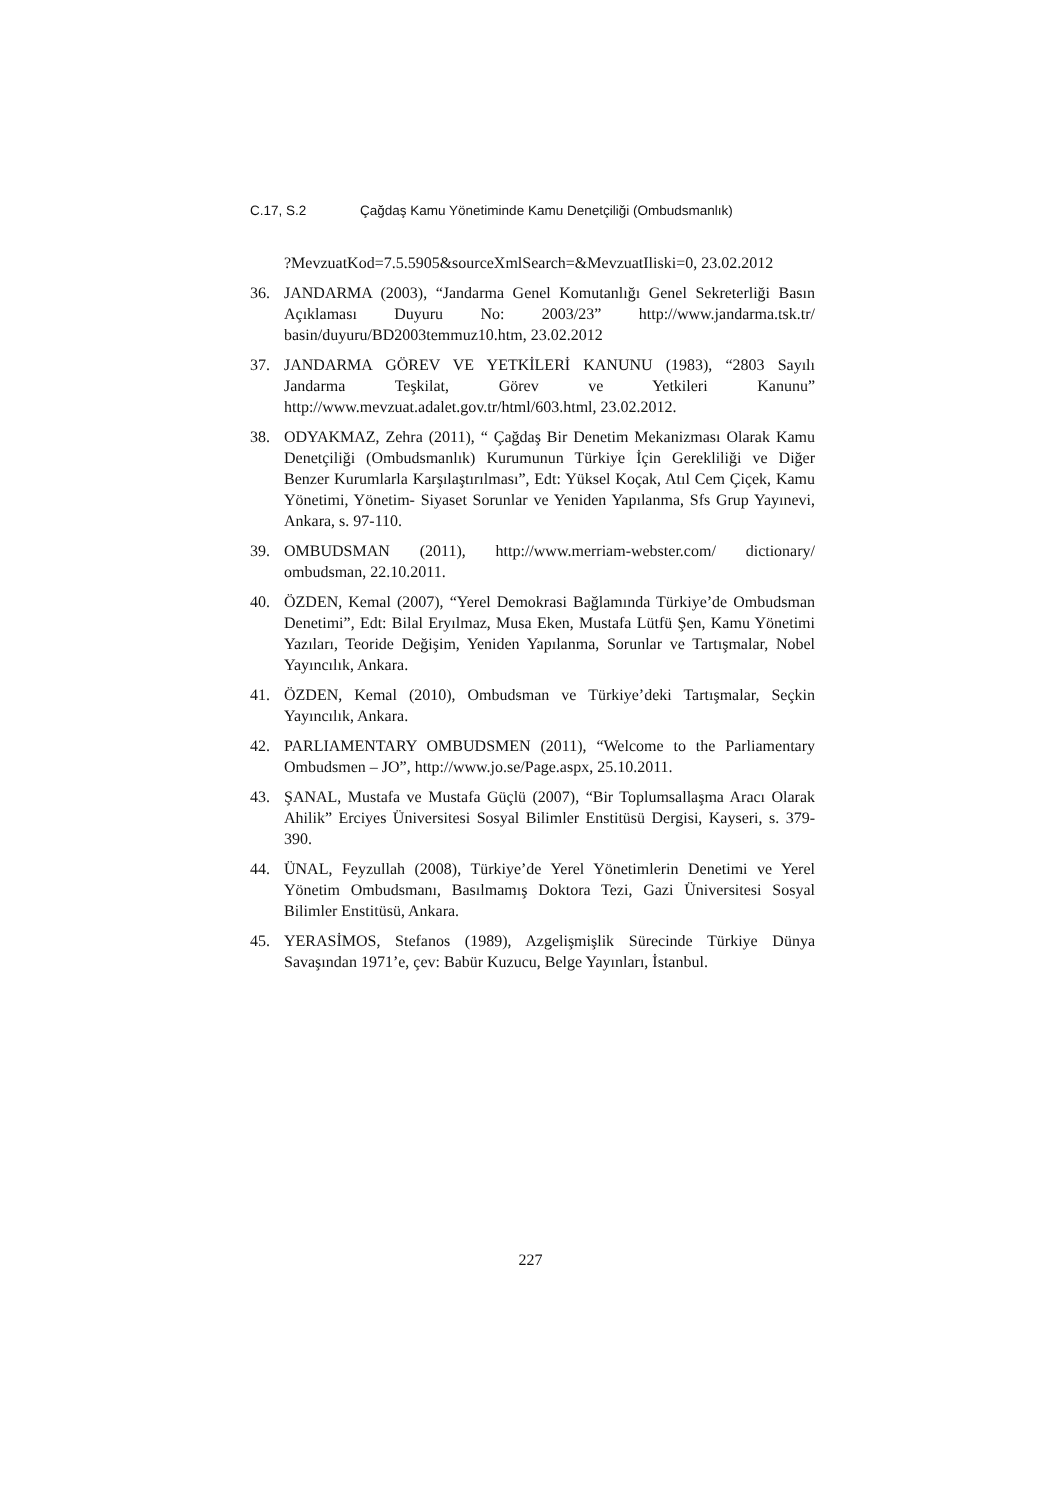C.17, S.2 Çağdaş Kamu Yönetiminde Kamu Denetçiliği (Ombudsmanlık)
?MevzuatKod=7.5.5905&sourceXmlSearch=&MevzuatIliski=0, 23.02.2012
36. JANDARMA (2003), “Jandarma Genel Komutanlığı Genel Sekreterliği Basın Açıklaması Duyuru No: 2003/23” http://www.jandarma.tsk.tr/ basin/duyuru/BD2003temmuz10.htm, 23.02.2012
37. JANDARMA GÖREV VE YETKİLERİ KANUNU (1983), “2803 Sayılı Jandarma Teşkilat, Görev ve Yetkileri Kanunu” http://www.mevzuat.adalet.gov.tr/html/603.html, 23.02.2012.
38. ODYAKMAZ, Zehra (2011), “ Çağdaş Bir Denetim Mekanizması Olarak Kamu Denetçiliği (Ombudsmanlık) Kurumunun Türkiye İçin Gerekliliği ve Diğer Benzer Kurumlarla Karşılaştırılması”, Edt: Yüksel Koçak, Atıl Cem Çiçek, Kamu Yönetimi, Yönetim- Siyaset Sorunlar ve Yeniden Yapılanma, Sfs Grup Yayınevi, Ankara, s. 97-110.
39. OMBUDSMAN (2011), http://www.merriam-webster.com/ dictionary/ ombudsman, 22.10.2011.
40. ÖZDEN, Kemal (2007), “Yerel Demokrasi Bağlamında Türkiye’de Ombudsman Denetimi”, Edt: Bilal Eryılmaz, Musa Eken, Mustafa Lütfü Şen, Kamu Yönetimi Yazıları, Teoride Değişim, Yeniden Yapılanma, Sorunlar ve Tartışmalar, Nobel Yayıncılık, Ankara.
41. ÖZDEN, Kemal (2010), Ombudsman ve Türkiye’deki Tartışmalar, Seçkin Yayıncılık, Ankara.
42. PARLIAMENTARY OMBUDSMEN (2011), “Welcome to the Parliamentary Ombudsmen – JO”, http://www.jo.se/Page.aspx, 25.10.2011.
43. ŞANAL, Mustafa ve Mustafa Güçlü (2007), “Bir Toplumsallaşma Aracı Olarak Ahilik” Erciyes Üniversitesi Sosyal Bilimler Enstitüsü Dergisi, Kayseri, s. 379-390.
44. ÜNAL, Feyzullah (2008), Türkiye’de Yerel Yönetimlerin Denetimi ve Yerel Yönetim Ombudsmanı, Basılmamış Doktora Tezi, Gazi Üniversitesi Sosyal Bilimler Enstitüsü, Ankara.
45. YERASİMOS, Stefanos (1989), Azgelişmişlik Sürecinde Türkiye Dünya Savaşından 1971’e, çev: Babür Kuzucu, Belge Yayınları, İstanbul.
227